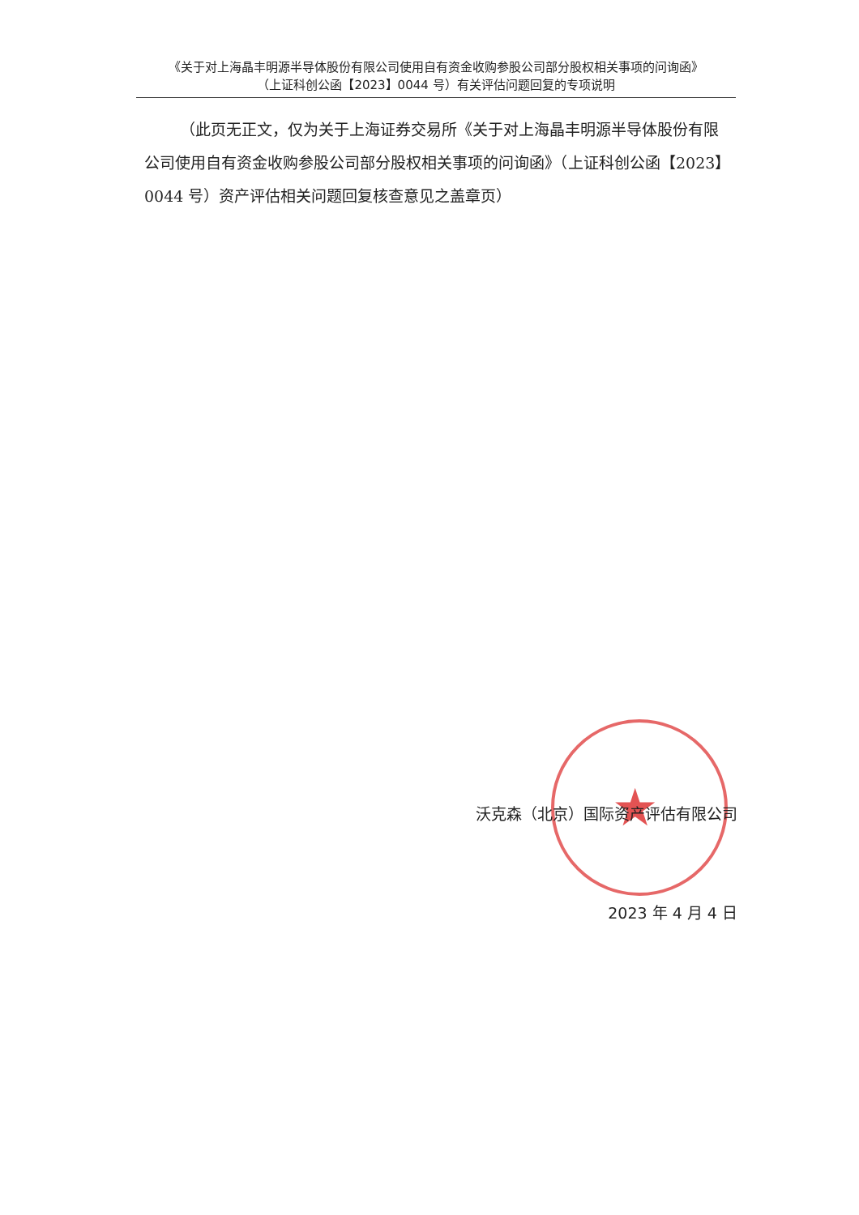★
《关于对上海晶丰明源半导体股份有限公司使用自有资金收购参股公司部分股权相关事项的问询函》
（上证科创公函【2023】0044 号）有关评估问题回复的专项说明
（此页无正文，仅为关于上海证券交易所《关于对上海晶丰明源半导体股份有限公司使用自有资金收购参股公司部分股权相关事项的问询函》（上证科创公函【2023】0044 号）资产评估相关问题回复核查意见之盖章页）
沃克森（北京）国际资产评估有限公司
2023 年 4 月 4 日